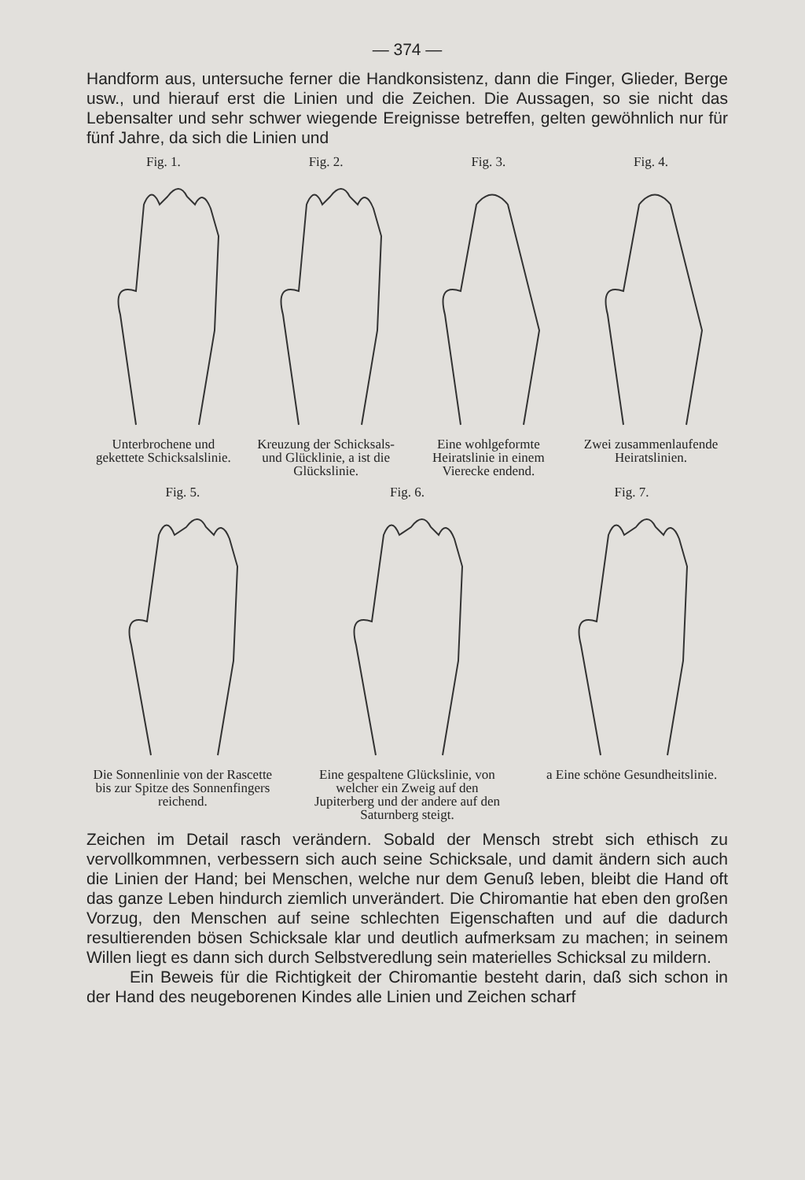— 374 —
Handform aus, untersuche ferner die Handkonsistenz, dann die Finger, Glieder, Berge usw., und hierauf erst die Linien und die Zeichen. Die Aussagen, so sie nicht das Lebensalter und sehr schwer wiegende Ereignisse betreffen, gelten gewöhnlich nur für fünf Jahre, da sich die Linien und
Fig. 1.Unterbrochene und gekettete Schicksalslinie.
Fig. 2.Kreuzung der Schicksals- und Glücklinie, a ist die Glückslinie.
Fig. 3.Eine wohlgeformte Heiratslinie in einem Vierecke endend.
Fig. 4.Zwei zusammenlaufende Heiratslinien.
Fig. 5.Die Sonnenlinie von der Rascette bis zur Spitze des Sonnenfingers reichend.
Fig. 6.Eine gespaltene Glückslinie, von welcher ein Zweig auf den Jupiterberg und der andere auf den Saturnberg steigt.
Fig. 7.a Eine schöne Gesundheitslinie.
Zeichen im Detail rasch verändern. Sobald der Mensch strebt sich ethisch zu vervollkommnen, verbessern sich auch seine Schicksale, und damit ändern sich auch die Linien der Hand; bei Menschen, welche nur dem Genuß leben, bleibt die Hand oft das ganze Leben hindurch ziemlich unverändert. Die Chiromantie hat eben den großen Vorzug, den Menschen auf seine schlechten Eigenschaften und auf die dadurch resultierenden bösen Schicksale klar und deutlich aufmerksam zu machen; in seinem Willen liegt es dann sich durch Selbstveredlung sein materielles Schicksal zu mildern.
Ein Beweis für die Richtigkeit der Chiromantie besteht darin, daß sich schon in der Hand des neugeborenen Kindes alle Linien und Zeichen scharf